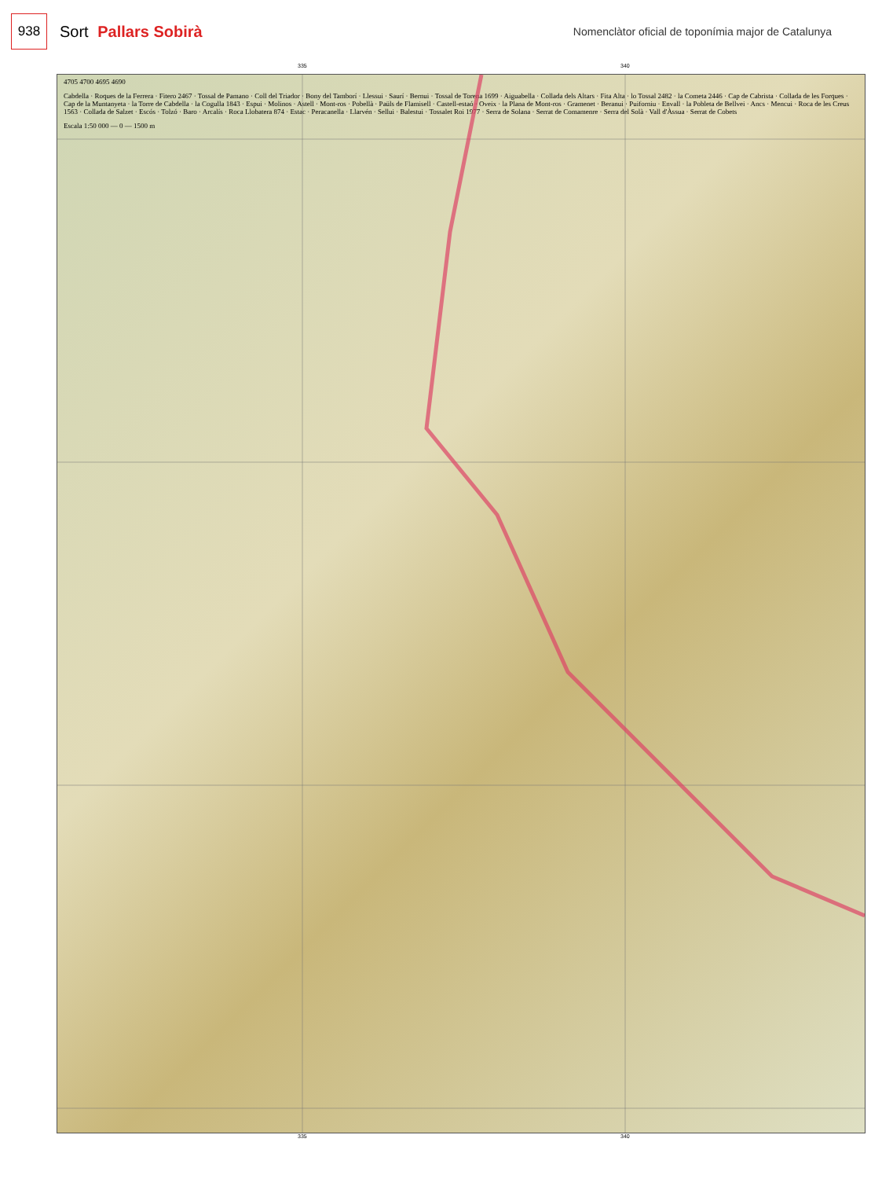938
Sort Pallars Sobirà
Nomenclàtor oficial de toponímia major de Catalunya
335 340
4705 4700 4695 4690
Cabdella · Roques de la Ferrera · Fitero 2467 · Tossal de Pamano · Coll del Triador · Bony del Tamborí · Llessui · Saurí · Bernui · Tossal de Torena 1699 · Aiguabella · Collada dels Altars · Fita Alta · lo Tossal 2482 · la Cometa 2446 · Cap de Cabrista · Collada de les Forques · Cap de la Muntanyeta · la Torre de Cabdella · la Cogulla 1843 · Espui · Molinos · Astell · Mont-ros · Pobellà · Paüls de Flamisell · Castell-estaó · Oveix · la Plana de Mont-ros · Gramenet · Beranui · Puiforniu · Envall · la Pobleta de Bellvei · Ancs · Mencui · Roca de les Creus 1563 · Collada de Salzet · Escós · Tolzó · Baro · Arcalís · Roca Llobatera 874 · Estac · Peracanella · Llarvén · Sellui · Balestui · Tossalet Roi 1977 · Serra de Solana · Serrat de Comamenre · Serra del Solà · Vall d'Àssua · Serrat de Cobets
Escala 1:50 000 — 0 — 1500 m
335 340